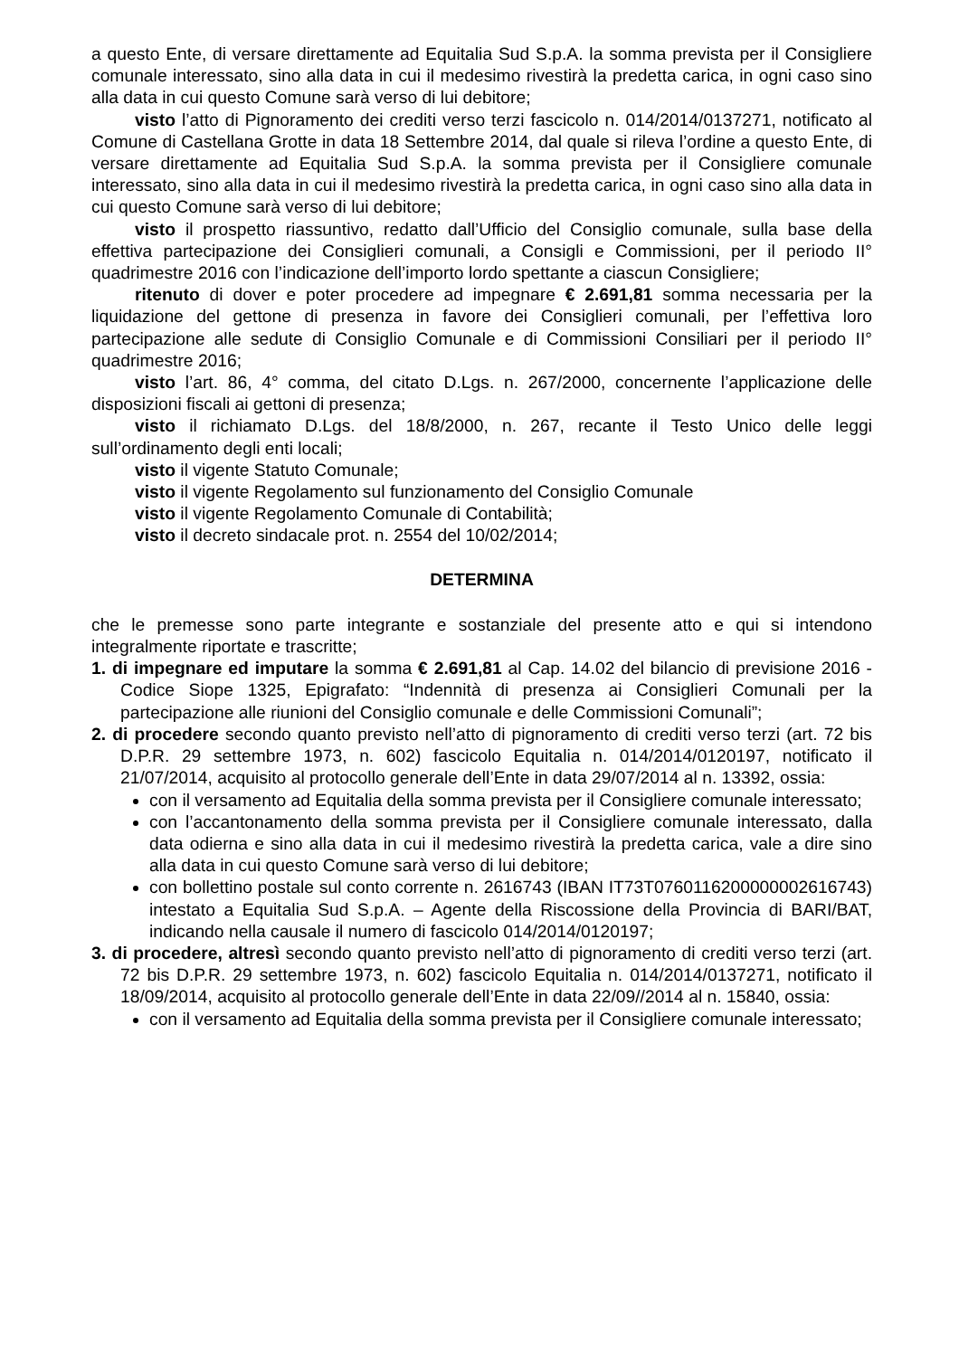a questo Ente, di versare direttamente ad Equitalia Sud S.p.A. la somma prevista per il Consigliere comunale interessato, sino alla data in cui il medesimo rivestirà la predetta carica, in ogni caso sino alla data in cui questo Comune sarà verso di lui debitore;
visto l’atto di Pignoramento dei crediti verso terzi fascicolo n. 014/2014/0137271, notificato al Comune di Castellana Grotte in data 18 Settembre 2014, dal quale si rileva l’ordine a questo Ente, di versare direttamente ad Equitalia Sud S.p.A. la somma prevista per il Consigliere comunale interessato, sino alla data in cui il medesimo rivestirà la predetta carica, in ogni caso sino alla data in cui questo Comune sarà verso di lui debitore;
visto il prospetto riassuntivo, redatto dall’Ufficio del Consiglio comunale, sulla base della effettiva partecipazione dei Consiglieri comunali, a Consigli e Commissioni, per il periodo II° quadrimestre 2016 con l’indicazione dell’importo lordo spettante a ciascun Consigliere;
ritenuto di dover e poter procedere ad impegnare € 2.691,81 somma necessaria per la liquidazione del gettone di presenza in favore dei Consiglieri comunali, per l’effettiva loro partecipazione alle sedute di Consiglio Comunale e di Commissioni Consiliari per il periodo II° quadrimestre 2016;
visto l’art. 86, 4° comma, del citato D.Lgs. n. 267/2000, concernente l’applicazione delle disposizioni fiscali ai gettoni di presenza;
visto il richiamato D.Lgs. del 18/8/2000, n. 267, recante il Testo Unico delle leggi sull’ordinamento degli enti locali;
visto il vigente Statuto Comunale;
visto il vigente Regolamento sul funzionamento del Consiglio Comunale
visto il vigente Regolamento Comunale di Contabilità;
visto il decreto sindacale prot. n. 2554 del 10/02/2014;
DETERMINA
che le premesse sono parte integrante e sostanziale del presente atto e qui si intendono integralmente riportate e trascritte;
1. di impegnare ed imputare la somma € 2.691,81 al Cap. 14.02 del bilancio di previsione 2016 - Codice Siope 1325, Epigrafato: “Indennità di presenza ai Consiglieri Comunali per la partecipazione alle riunioni del Consiglio comunale e delle Commissioni Comunali”;
2. di procedere secondo quanto previsto nell’atto di pignoramento di crediti verso terzi (art. 72 bis D.P.R. 29 settembre 1973, n. 602) fascicolo Equitalia n. 014/2014/0120197, notificato il 21/07/2014, acquisito al protocollo generale dell’Ente in data 29/07/2014 al n. 13392, ossia:
con il versamento ad Equitalia della somma prevista per il Consigliere comunale interessato;
con l’accantonamento della somma prevista per il Consigliere comunale interessato, dalla data odierna e sino alla data in cui il medesimo rivestirà la predetta carica, vale a dire sino alla data in cui questo Comune sarà verso di lui debitore;
con bollettino postale sul conto corrente n. 2616743 (IBAN IT73T0760116200000002616743) intestato a Equitalia Sud S.p.A. – Agente della Riscossione della Provincia di BARI/BAT, indicando nella causale il numero di fascicolo 014/2014/0120197;
3. di procedere, altresì secondo quanto previsto nell’atto di pignoramento di crediti verso terzi (art. 72 bis D.P.R. 29 settembre 1973, n. 602) fascicolo Equitalia n. 014/2014/0137271, notificato il 18/09/2014, acquisito al protocollo generale dell’Ente in data 22/09//2014 al n. 15840, ossia:
con il versamento ad Equitalia della somma prevista per il Consigliere comunale interessato;